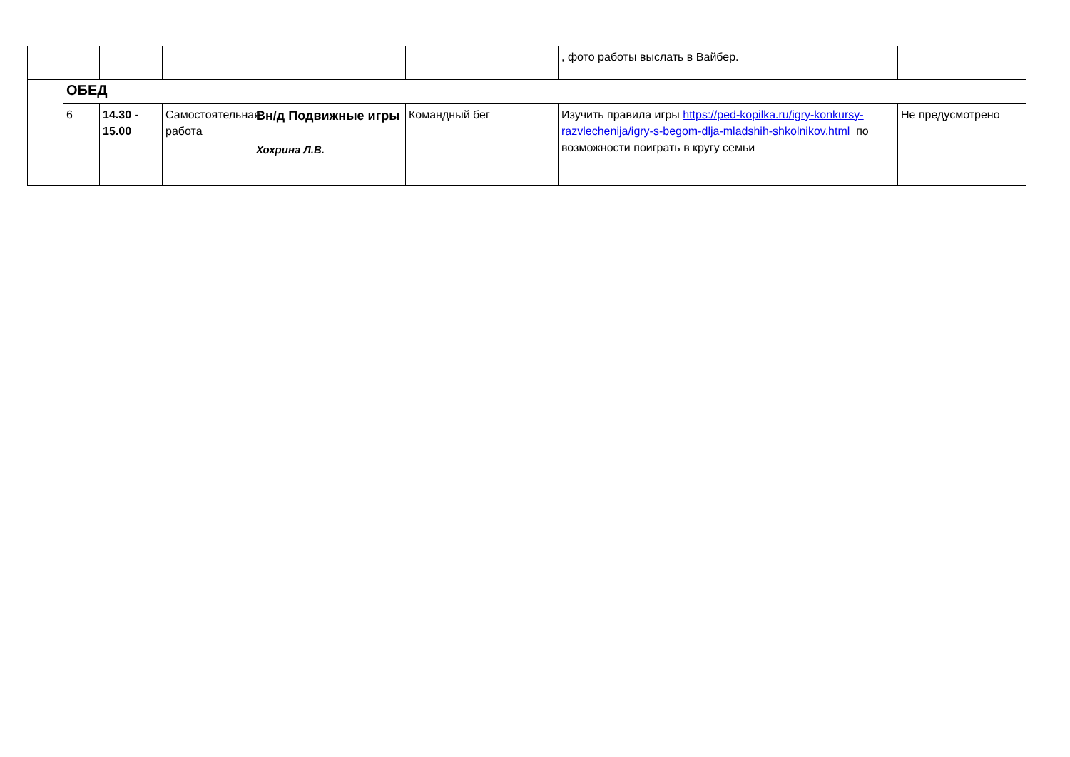| | | | | | | , фото работы выслать в Вайбер. | |
| | ОБЕД | | | | | | |
| | 6 | 14.30 - 15.00 | Самостоятельная работа | Вн/д Подвижные игры Хохрина Л.В. | Командный бег | Изучить правила игры https://ped-kopilka.ru/igry-konkursy-razvlechenija/igry-s-begom-dlja-mladshih-shkolnikov.html по возможности поиграть в кругу семьи | Не предусмотрено |